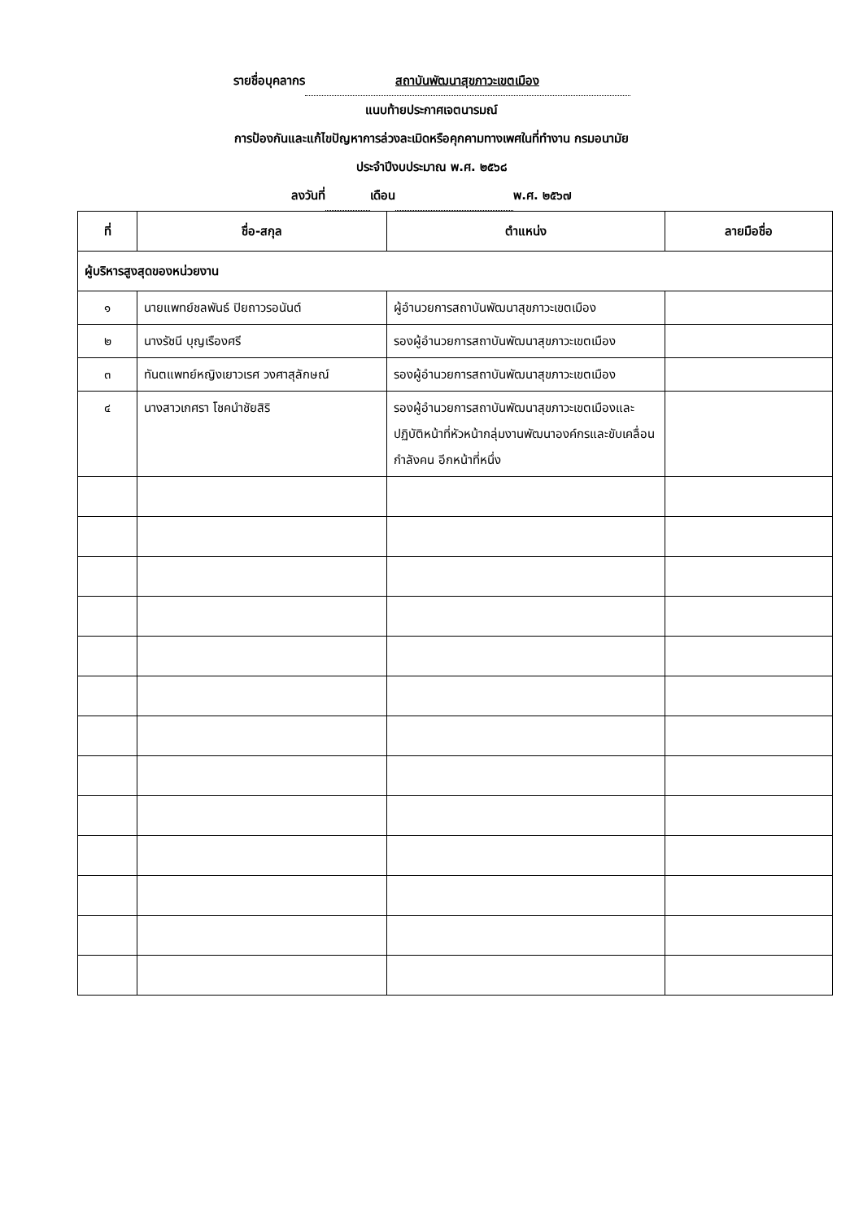รายชื่อบุคลากร สถาบันพัฒนาสุขภาวะเขตเมือง
แนบท้ายประกาศเจตนารมณ์
การป้องกันและแก้ไขปัญหาการล่วงละเมิดหรือคุกคามทางเพศในที่ทำงาน กรมอนามัย
ประจำปีงบประมาณ พ.ศ. ๒๕๖๘
ลงวันที่ เดือน พ.ศ. ๒๕๖๗
| ที่ | ชื่อ-สกุล | ตำแหน่ง | ลายมือชื่อ |
| --- | --- | --- | --- |
| ผู้บริหารสูงสุดของหน่วยงาน | | | |
| ๑ | นายแพทย์ชลพันธ์ ปิยถาวรอนันต์ | ผู้อำนวยการสถาบันพัฒนาสุขภาวะเขตเมือง | |
| ๒ | นางรัชนี บุญเรืองศรี | รองผู้อำนวยการสถาบันพัฒนาสุขภาวะเขตเมือง | |
| ๓ | ทันตแพทย์หญิงเยาวเรศ วงศาสุลักษณ์ | รองผู้อำนวยการสถาบันพัฒนาสุขภาวะเขตเมือง | |
| ๔ | นางสาวเกศรา โชคนำชัยสิริ | รองผู้อำนวยการสถาบันพัฒนาสุขภาวะเขตเมืองและปฏิบัติหน้าที่หัวหน้ากลุ่มงานพัฒนาองค์กรและขับเคลื่อนกำลังคน อีกหน้าที่หนึ่ง | |